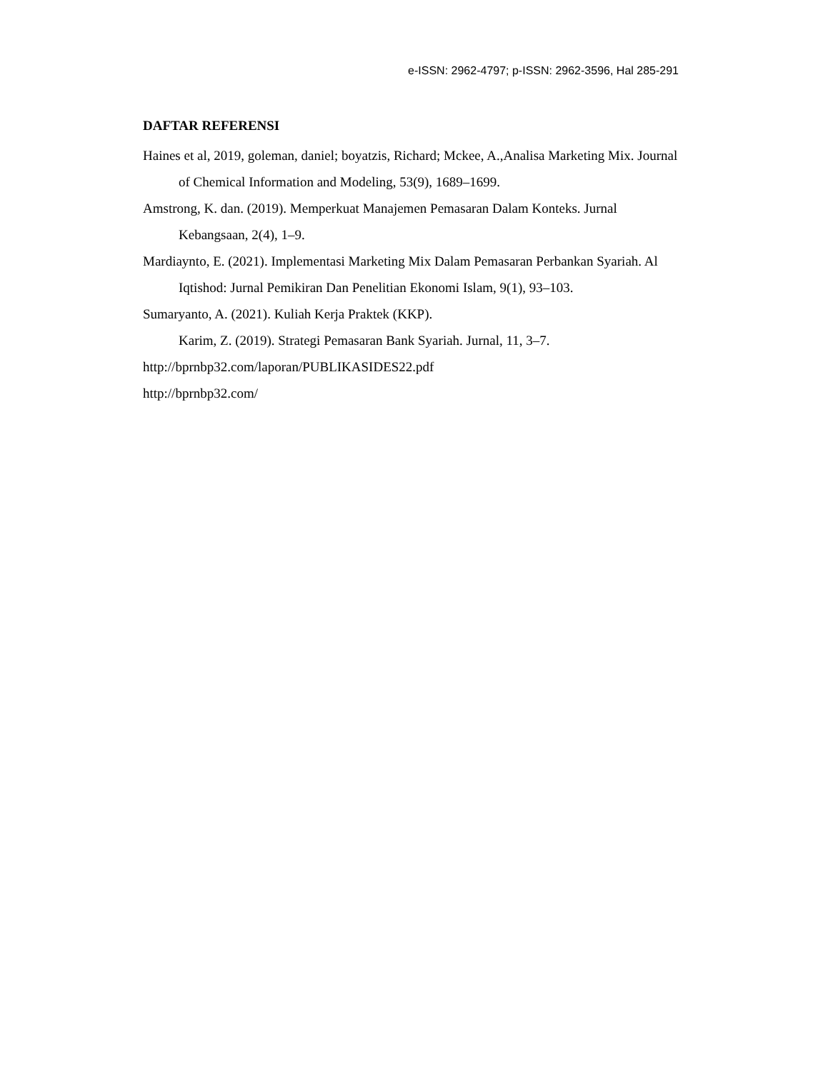e-ISSN: 2962-4797; p-ISSN: 2962-3596, Hal 285-291
DAFTAR REFERENSI
Haines et al, 2019, goleman, daniel; boyatzis, Richard; Mckee, A.,Analisa Marketing Mix. Journal of Chemical Information and Modeling, 53(9), 1689–1699.
Amstrong, K. dan. (2019). Memperkuat Manajemen Pemasaran Dalam Konteks. Jurnal Kebangsaan, 2(4), 1–9.
Mardiaynto, E. (2021). Implementasi Marketing Mix Dalam Pemasaran Perbankan Syariah. Al Iqtishod: Jurnal Pemikiran Dan Penelitian Ekonomi Islam, 9(1), 93–103.
Sumaryanto, A. (2021). Kuliah Kerja Praktek (KKP).
Karim, Z. (2019). Strategi Pemasaran Bank Syariah. Jurnal, 11, 3–7.
http://bprnbp32.com/laporan/PUBLIKASIDES22.pdf
http://bprnbp32.com/